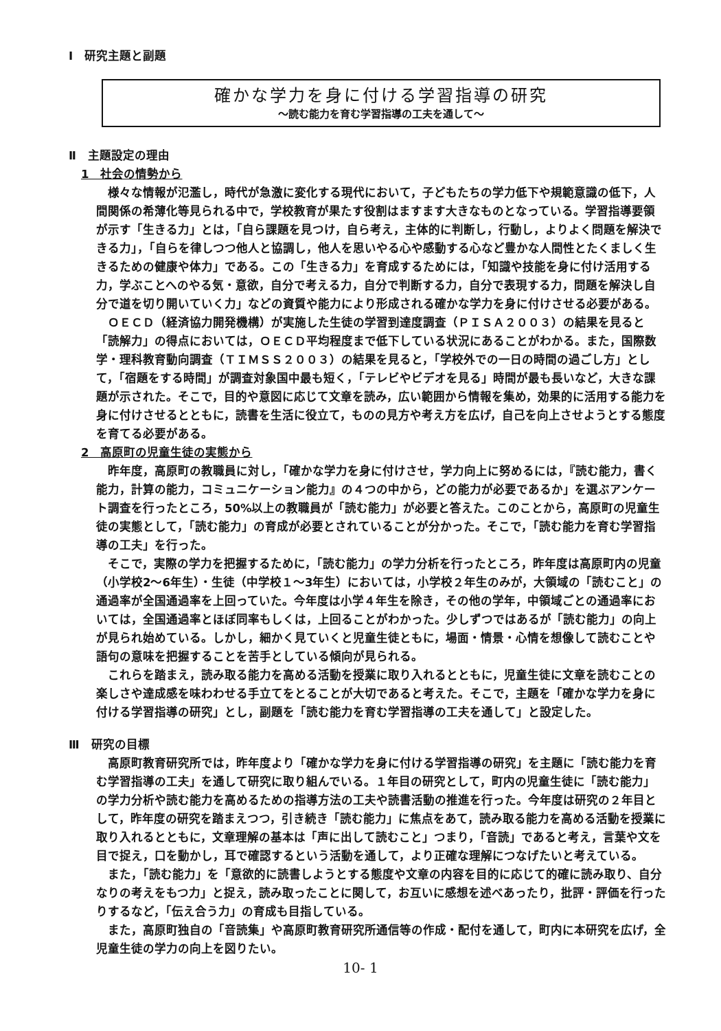Ⅰ　研究主題と副題
確かな学力を身に付ける学習指導の研究
～読む能力を育む学習指導の工夫を通して～
Ⅱ　主題設定の理由
1　社会の情勢から
様々な情報が氾濫し，時代が急激に変化する現代において，子どもたちの学力低下や規範意識の低下，人間関係の希薄化等見られる中で，学校教育が果たす役割はますます大きなものとなっている。学習指導要領が示す「生きる力」とは，「自ら課題を見つけ，自ら考え，主体的に判断し，行動し，よりよく問題を解決できる力」，「自らを律しつつ他人と協調し，他人を思いやる心や感動する心など豊かな人間性とたくましく生きるための健康や体力」である。この「生きる力」を育成するためには，「知識や技能を身に付け活用する力，学ぶことへのやる気・意欲，自分で考える力，自分で判断する力，自分で表現する力，問題を解決し自分で道を切り開いていく力」などの資質や能力により形成される確かな学力を身に付けさせる必要がある。
ＯＥＣＤ（経済協力開発機構）が実施した生徒の学習到達度調査（ＰＩＳＡ２００３）の結果を見ると「読解力」の得点においては，ＯＥＣＤ平均程度まで低下している状況にあることがわかる。また，国際数学・理科教育動向調査（ＴＩＭＳＳ２００３）の結果を見ると，「学校外での一日の時間の過ごし方」として，「宿題をする時間」が調査対象国中最も短く，「テレビやビデオを見る」時間が最も長いなど，大きな課題が示された。そこで，目的や意図に応じて文章を読み，広い範囲から情報を集め，効果的に活用する能力を身に付けさせるとともに，読書を生活に役立て，ものの見方や考え方を広げ，自己を向上させようとする態度を育てる必要がある。
2　高原町の児童生徒の実態から
昨年度，高原町の教職員に対し，「確かな学力を身に付けさせ，学力向上に努めるには，『読む能力，書く能力，計算の能力，コミュニケーション能力』の４つの中から，どの能力が必要であるか」を選ぶアンケート調査を行ったところ，50%以上の教職員が「読む能力」が必要と答えた。このことから，高原町の児童生徒の実態として，「読む能力」の育成が必要とされていることが分かった。そこで，「読む能力を育む学習指導の工夫」を行った。
そこで，実際の学力を把握するために，「読む能力」の学力分析を行ったところ，昨年度は高原町内の児童（小学校2～6年生）・生徒（中学校１～3年生）においては，小学校２年生のみが，大領域の「読むこと」の通過率が全国通過率を上回っていた。今年度は小学４年生を除き，その他の学年，中領域ごとの通過率においては，全国通過率とほぼ同率もしくは，上回ることがわかった。少しずつではあるが「読む能力」の向上が見られ始めている。しかし，細かく見ていくと児童生徒ともに，場面・情景・心情を想像して読むことや語句の意味を把握することを苦手としている傾向が見られる。
これらを踏まえ，読み取る能力を高める活動を授業に取り入れるとともに，児童生徒に文章を読むことの楽しさや達成感を味わわせる手立てをとることが大切であると考えた。そこで，主題を「確かな学力を身に付ける学習指導の研究」とし，副題を「読む能力を育む学習指導の工夫を通して」と設定した。
Ⅲ　研究の目標
高原町教育研究所では，昨年度より「確かな学力を身に付ける学習指導の研究」を主題に「読む能力を育む学習指導の工夫」を通して研究に取り組んでいる。１年目の研究として，町内の児童生徒に「読む能力」の学力分析や読む能力を高めるための指導方法の工夫や読書活動の推進を行った。今年度は研究の２年目として，昨年度の研究を踏まえつつ，引き続き「読む能力」に焦点をあて，読み取る能力を高める活動を授業に取り入れるとともに，文章理解の基本は「声に出して読むこと」つまり，「音読」であると考え，言葉や文を目で捉え，口を動かし，耳で確認するという活動を通して，より正確な理解につなげたいと考えている。
また，「読む能力」を「意欲的に読書しようとする態度や文章の内容を目的に応じて的確に読み取り、自分なりの考えをもつ力」と捉え，読み取ったことに関して，お互いに感想を述べあったり，批評・評価を行ったりするなど，「伝え合う力」の育成も目指している。
また，高原町独自の「音読集」や高原町教育研究所通信等の作成・配付を通して，町内に本研究を広げ，全児童生徒の学力の向上を図りたい。
10- 1